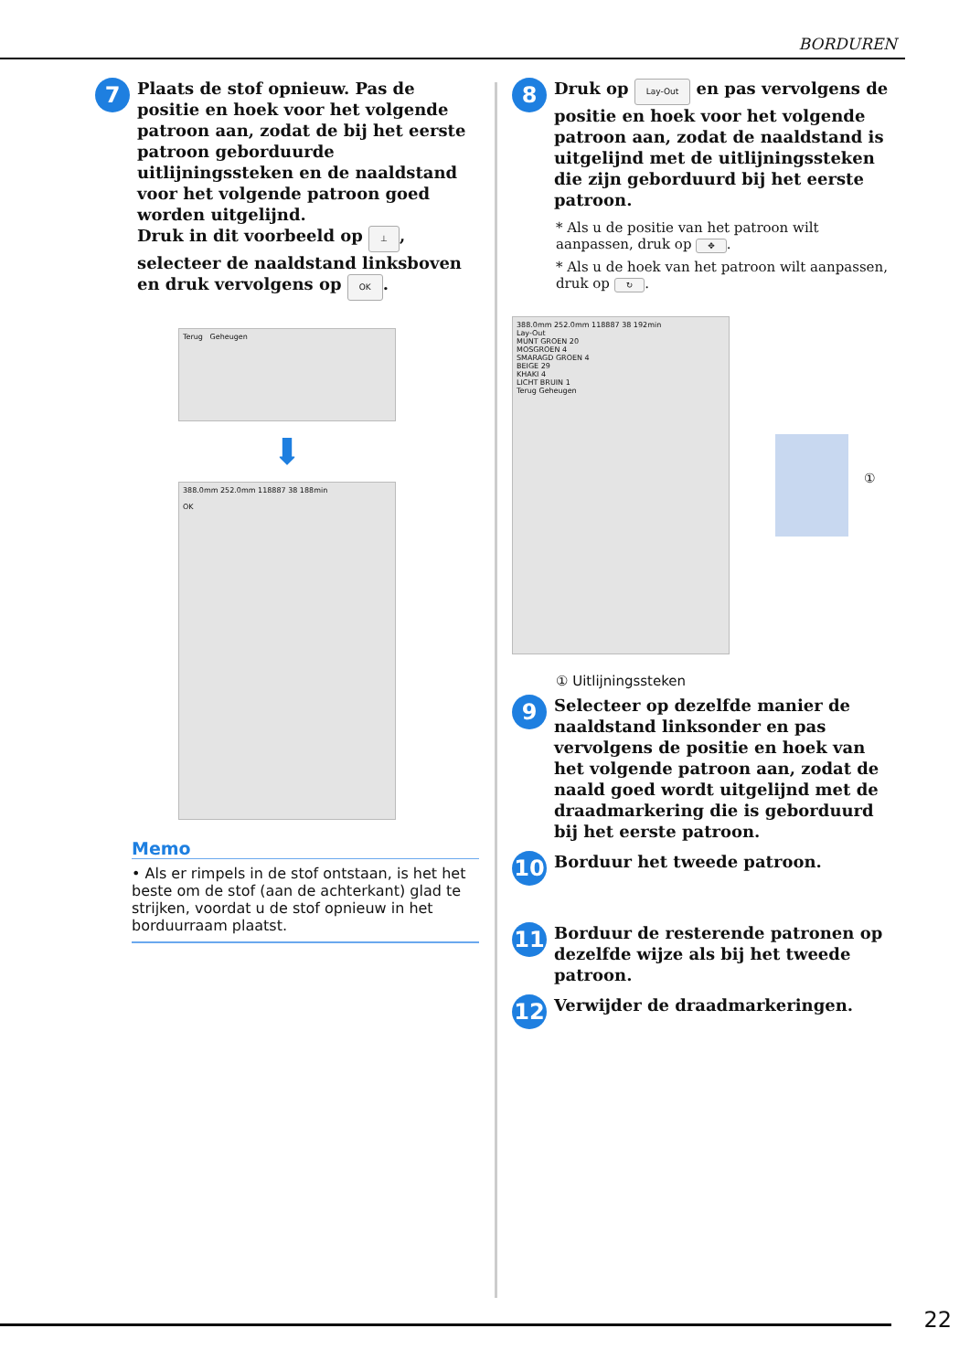BORDUREN
7
Plaats de stof opnieuw. Pas de positie en hoek voor het volgende patroon aan, zodat de bij het eerste patroon geborduurde uitlijningssteken en de naaldstand voor het volgende patroon goed worden uitgelijnd.
Druk in dit voorbeeld op ⊥, selecteer de naaldstand linksboven en druk vervolgens op OK.
Terug Geheugen
⬇
388.0mm 252.0mm 118887 38 188min
OK
Memo
• Als er rimpels in de stof ontstaan, is het het beste om de stof (aan de achterkant) glad te strijken, voordat u de stof opnieuw in het borduurraam plaatst.
8
Druk op Lay-Out en pas vervolgens de positie en hoek voor het volgende patroon aan, zodat de naaldstand is uitgelijnd met de uitlijningssteken die zijn geborduurd bij het eerste patroon.
* Als u de positie van het patroon wilt aanpassen, druk op ✥.
* Als u de hoek van het patroon wilt aanpassen, druk op ↻.
388.0mm 252.0mm 118887 38 192min
Lay-Out
MUNT GROEN 20
MOSGROEN 4
SMARAGD GROEN 4
BEIGE 29
KHAKI 4
LICHT BRUIN 1
Terug Geheugen
①
① Uitlijningssteken
9
Selecteer op dezelfde manier de naaldstand linksonder en pas vervolgens de positie en hoek van het volgende patroon aan, zodat de naald goed wordt uitgelijnd met de draadmarkering die is geborduurd bij het eerste patroon.
10
Borduur het tweede patroon.
11
Borduur de resterende patronen op dezelfde wijze als bij het tweede patroon.
12
Verwijder de draadmarkeringen.
22